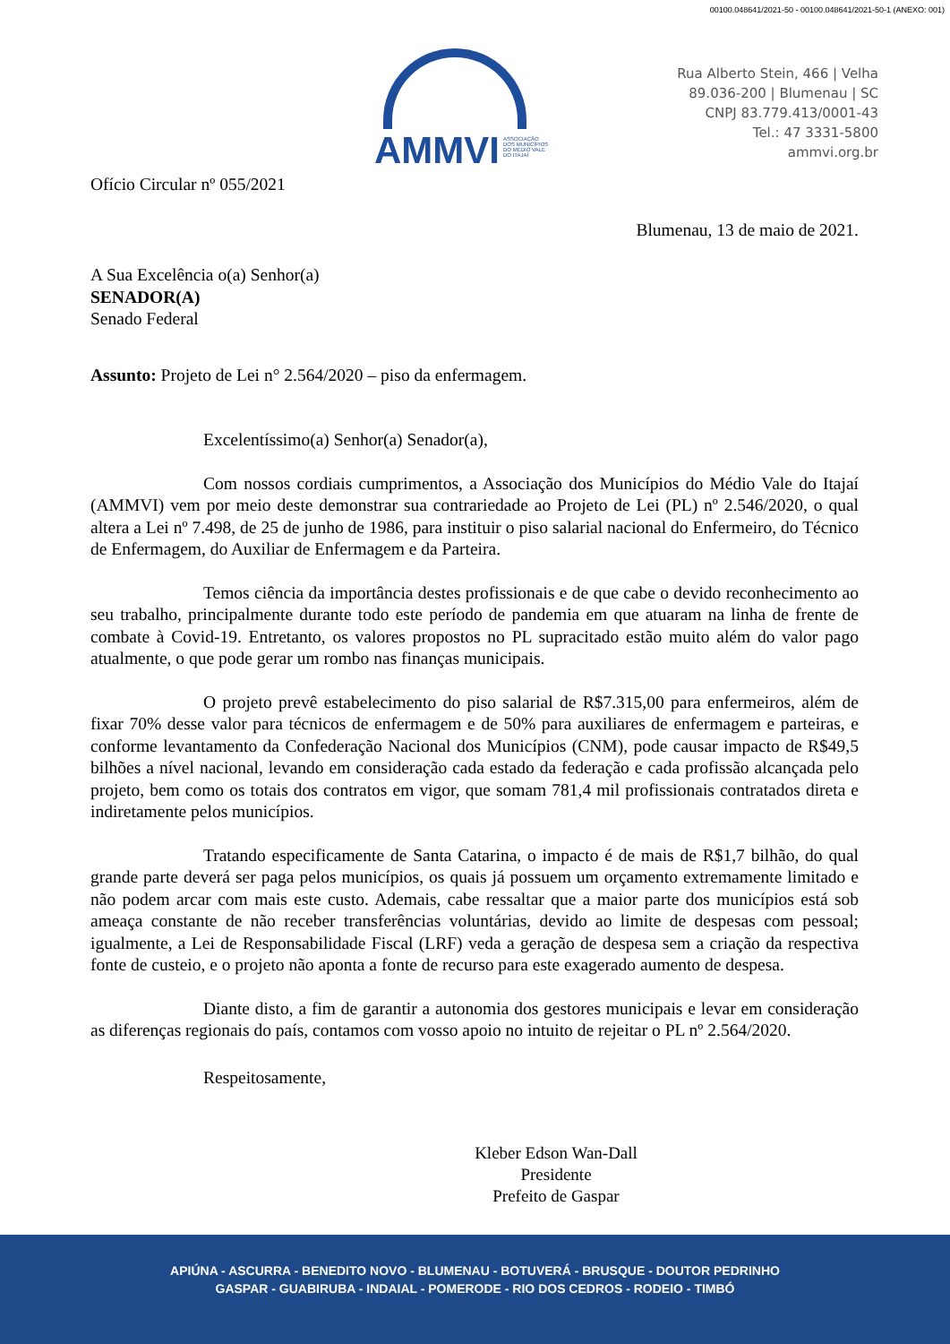00100.048641/2021-50 - 00100.048641/2021-50-1 (ANEXO: 001)
AMMVI ASSOCIAÇÃO
DOS MUNICÍPIOS
DO MÉDIO VALE
DO ITAJAÍ
Rua Alberto Stein, 466 | Velha
89.036-200 | Blumenau | SC
CNPJ 83.779.413/0001-43
Tel.: 47 3331-5800
ammvi.org.br
Ofício Circular nº 055/2021
Blumenau, 13 de maio de 2021.
A Sua Excelência o(a) Senhor(a)
SENADOR(A)
Senado Federal
Assunto: Projeto de Lei n° 2.564/2020 – piso da enfermagem.
Excelentíssimo(a) Senhor(a) Senador(a),
Com nossos cordiais cumprimentos, a Associação dos Municípios do Médio Vale do Itajaí (AMMVI) vem por meio deste demonstrar sua contrariedade ao Projeto de Lei (PL) nº 2.546/2020, o qual altera a Lei nº 7.498, de 25 de junho de 1986, para instituir o piso salarial nacional do Enfermeiro, do Técnico de Enfermagem, do Auxiliar de Enfermagem e da Parteira.
Temos ciência da importância destes profissionais e de que cabe o devido reconhecimento ao seu trabalho, principalmente durante todo este período de pandemia em que atuaram na linha de frente de combate à Covid-19. Entretanto, os valores propostos no PL supracitado estão muito além do valor pago atualmente, o que pode gerar um rombo nas finanças municipais.
O projeto prevê estabelecimento do piso salarial de R$7.315,00 para enfermeiros, além de fixar 70% desse valor para técnicos de enfermagem e de 50% para auxiliares de enfermagem e parteiras, e conforme levantamento da Confederação Nacional dos Municípios (CNM), pode causar impacto de R$49,5 bilhões a nível nacional, levando em consideração cada estado da federação e cada profissão alcançada pelo projeto, bem como os totais dos contratos em vigor, que somam 781,4 mil profissionais contratados direta e indiretamente pelos municípios.
Tratando especificamente de Santa Catarina, o impacto é de mais de R$1,7 bilhão, do qual grande parte deverá ser paga pelos municípios, os quais já possuem um orçamento extremamente limitado e não podem arcar com mais este custo. Ademais, cabe ressaltar que a maior parte dos municípios está sob ameaça constante de não receber transferências voluntárias, devido ao limite de despesas com pessoal; igualmente, a Lei de Responsabilidade Fiscal (LRF) veda a geração de despesa sem a criação da respectiva fonte de custeio, e o projeto não aponta a fonte de recurso para este exagerado aumento de despesa.
Diante disto, a fim de garantir a autonomia dos gestores municipais e levar em consideração as diferenças regionais do país, contamos com vosso apoio no intuito de rejeitar o PL nº 2.564/2020.
Respeitosamente,
Kleber Edson Wan-Dall
Presidente
Prefeito de Gaspar
APIÚNA - ASCURRA - BENEDITO NOVO - BLUMENAU - BOTUVERÁ - BRUSQUE - DOUTOR PEDRINHO
GASPAR - GUABIRUBA - INDAIAL - POMERODE - RIO DOS CEDROS - RODEIO - TIMBÓ